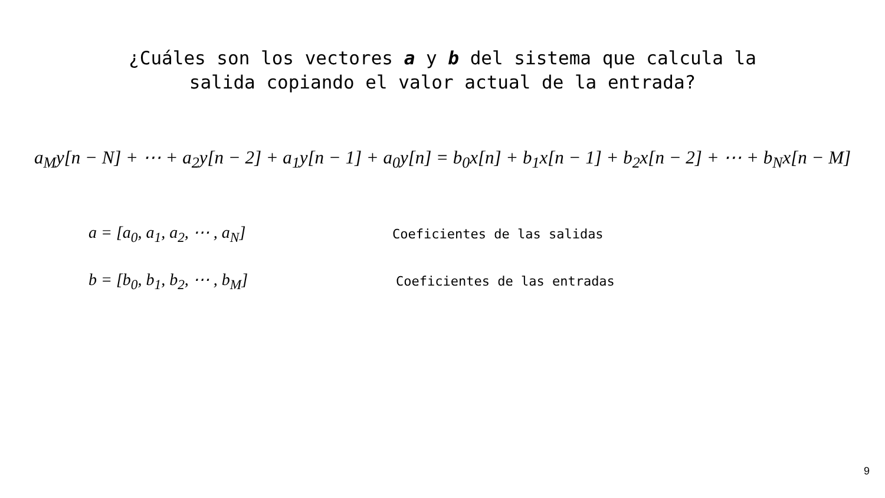¿Cuáles son los vectores a y b del sistema que calcula la
salida copiando el valor actual de la entrada?
a<sub>M</sub>y[n − N] + ⋯ + a<sub>2</sub>y[n − 2] + a<sub>1</sub>y[n − 1] + a<sub>0</sub>y[n] = b<sub>0</sub>x[n] + b<sub>1</sub>x[n − 1] + b<sub>2</sub>x[n − 2] + ⋯ + b<sub>N</sub>x[n − M]
a = [a<sub>0</sub>, a<sub>1</sub>, a<sub>2</sub>, ⋯ , a<sub>N</sub>] Coeficientes de las salidas
b = [b<sub>0</sub>, b<sub>1</sub>, b<sub>2</sub>, ⋯ , b<sub>M</sub>] Coeficientes de las entradas
9